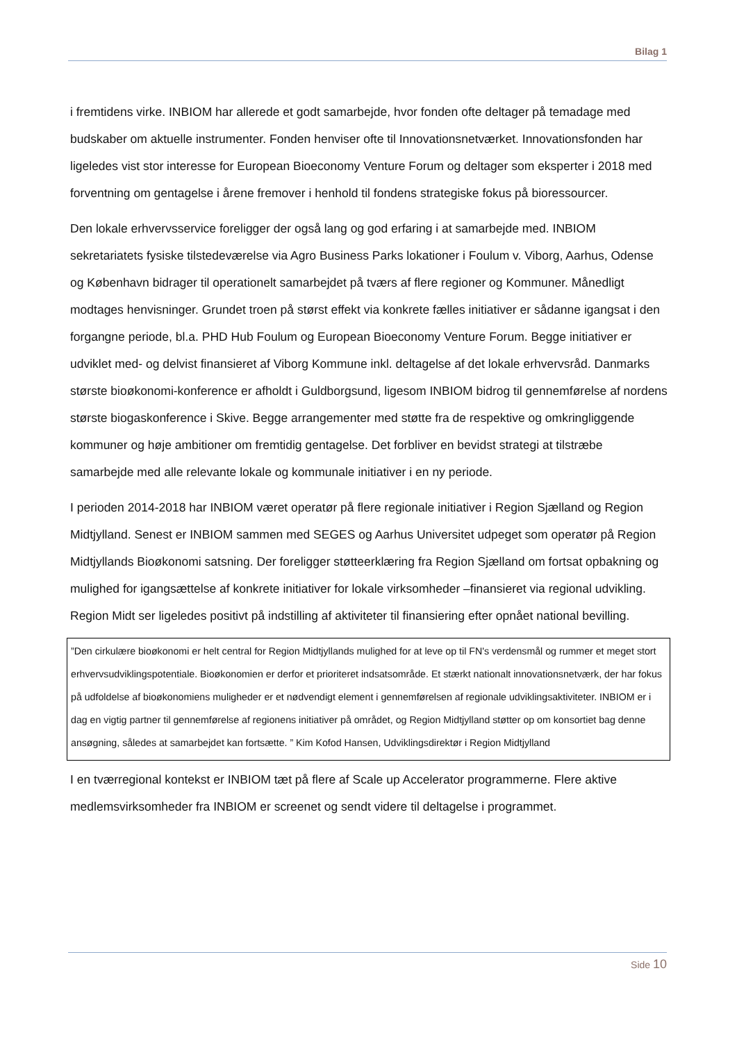Bilag 1
i fremtidens virke. INBIOM har allerede et godt samarbejde, hvor fonden ofte deltager på temadage med budskaber om aktuelle instrumenter. Fonden henviser ofte til Innovationsnetværket. Innovationsfonden har ligeledes vist stor interesse for European Bioeconomy Venture Forum og deltager som eksperter i 2018 med forventning om gentagelse i årene fremover i henhold til fondens strategiske fokus på bioressourcer.
Den lokale erhvervsservice foreligger der også lang og god erfaring i at samarbejde med. INBIOM sekretariatets fysiske tilstedeværelse via Agro Business Parks lokationer i Foulum v. Viborg, Aarhus, Odense og København bidrager til operationelt samarbejdet på tværs af flere regioner og Kommuner. Månedligt modtages henvisninger. Grundet troen på størst effekt via konkrete fælles initiativer er sådanne igangsat i den forgangne periode, bl.a. PHD Hub Foulum og European Bioeconomy Venture Forum. Begge initiativer er udviklet med- og delvist finansieret af Viborg Kommune inkl. deltagelse af det lokale erhvervsråd. Danmarks største bioøkonomi-konference er afholdt i Guldborgsund, ligesom INBIOM bidrog til gennemførelse af nordens største biogaskonference i Skive. Begge arrangementer med støtte fra de respektive og omkringliggende kommuner og høje ambitioner om fremtidig gentagelse. Det forbliver en bevidst strategi at tilstræbe samarbejde med alle relevante lokale og kommunale initiativer i en ny periode.
I perioden 2014-2018 har INBIOM været operatør på flere regionale initiativer i Region Sjælland og Region Midtjylland. Senest er INBIOM sammen med SEGES og Aarhus Universitet udpeget som operatør på Region Midtjyllands Bioøkonomi satsning. Der foreligger støtteerklæring fra Region Sjælland om fortsat opbakning og mulighed for igangsættelse af konkrete initiativer for lokale virksomheder –finansieret via regional udvikling. Region Midt ser ligeledes positivt på indstilling af aktiviteter til finansiering efter opnået national bevilling.
”Den cirkulære bioøkonomi er helt central for Region Midtjyllands mulighed for at leve op til FN's verdensmål og rummer et meget stort erhvervsudviklingspotentiale. Bioøkonomien er derfor et prioriteret indsatsområde. Et stærkt nationalt innovationsnetværk, der har fokus på udfoldelse af bioøkonomiens muligheder er et nødvendigt element i gennemførelsen af regionale udviklingsaktiviteter. INBIOM er i dag en vigtig partner til gennemførelse af regionens initiativer på området, og Region Midtjylland støtter op om konsortiet bag denne ansøgning, således at samarbejdet kan fortsætte. ” Kim Kofod Hansen, Udviklingsdirektør i Region Midtjylland
I en tværregional kontekst er INBIOM tæt på flere af Scale up Accelerator programmerne. Flere aktive medlemsvirksomheder fra INBIOM er screenet og sendt videre til deltagelse i programmet.
Side 10